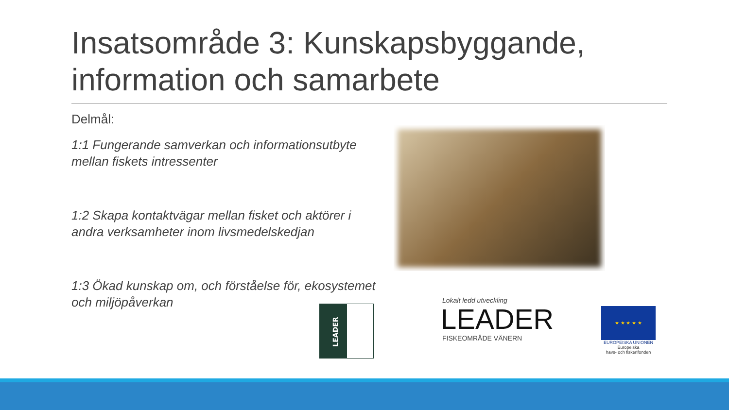Insatsområde 3: Kunskapsbyggande,
information och samarbete
Delmål:
1:1 Fungerande samverkan och informationsutbyte mellan fiskets intressenter
1:2 Skapa kontaktvägar mellan fisket och aktörer i andra verksamheter inom livsmedelskedjan
1:3 Ökad kunskap om, och förståelse för, ekosystemet och miljöpåverkan
LEADER
Lokalt ledd utveckling
LEADER
FISKEOMRÅDE VÄNERN
★ ★ ★ ★ ★
EUROPEISKA UNIONEN
Europeiska
havs- och fiskerifonden